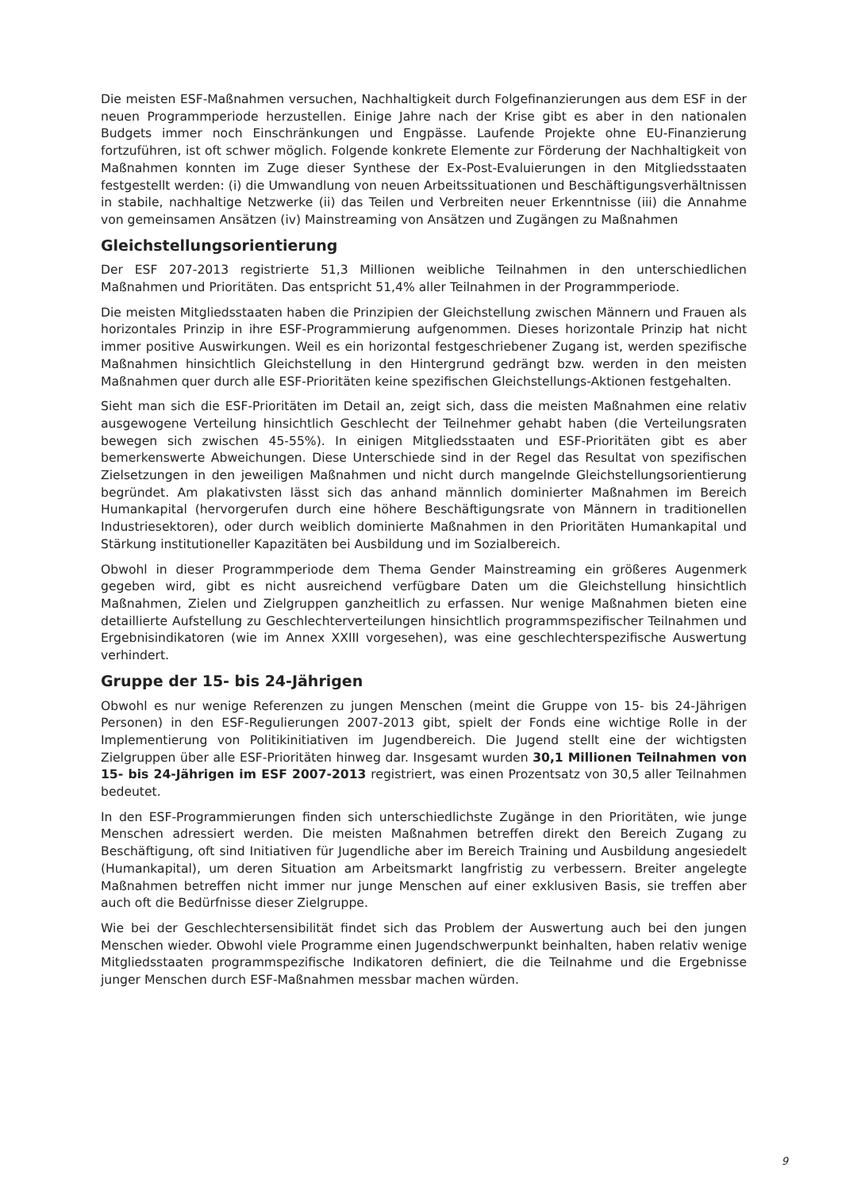Die meisten ESF-Maßnahmen versuchen, Nachhaltigkeit durch Folgefinanzierungen aus dem ESF in der neuen Programmperiode herzustellen. Einige Jahre nach der Krise gibt es aber in den nationalen Budgets immer noch Einschränkungen und Engpässe. Laufende Projekte ohne EU-Finanzierung fortzuführen, ist oft schwer möglich. Folgende konkrete Elemente zur Förderung der Nachhaltigkeit von Maßnahmen konnten im Zuge dieser Synthese der Ex-Post-Evaluierungen in den Mitgliedsstaaten festgestellt werden: (i) die Umwandlung von neuen Arbeitssituationen und Beschäftigungsverhältnissen in stabile, nachhaltige Netzwerke (ii) das Teilen und Verbreiten neuer Erkenntnisse (iii) die Annahme von gemeinsamen Ansätzen (iv) Mainstreaming von Ansätzen und Zugängen zu Maßnahmen
Gleichstellungsorientierung
Der ESF 207-2013 registrierte 51,3 Millionen weibliche Teilnahmen in den unterschiedlichen Maßnahmen und Prioritäten. Das entspricht 51,4% aller Teilnahmen in der Programmperiode.
Die meisten Mitgliedsstaaten haben die Prinzipien der Gleichstellung zwischen Männern und Frauen als horizontales Prinzip in ihre ESF-Programmierung aufgenommen. Dieses horizontale Prinzip hat nicht immer positive Auswirkungen. Weil es ein horizontal festgeschriebener Zugang ist, werden spezifische Maßnahmen hinsichtlich Gleichstellung in den Hintergrund gedrängt bzw. werden in den meisten Maßnahmen quer durch alle ESF-Prioritäten keine spezifischen Gleichstellungs-Aktionen festgehalten.
Sieht man sich die ESF-Prioritäten im Detail an, zeigt sich, dass die meisten Maßnahmen eine relativ ausgewogene Verteilung hinsichtlich Geschlecht der Teilnehmer gehabt haben (die Verteilungsraten bewegen sich zwischen 45-55%). In einigen Mitgliedsstaaten und ESF-Prioritäten gibt es aber bemerkenswerte Abweichungen. Diese Unterschiede sind in der Regel das Resultat von spezifischen Zielsetzungen in den jeweiligen Maßnahmen und nicht durch mangelnde Gleichstellungsorientierung begründet. Am plakativsten lässt sich das anhand männlich dominierter Maßnahmen im Bereich Humankapital (hervorgerufen durch eine höhere Beschäftigungsrate von Männern in traditionellen Industriesektoren), oder durch weiblich dominierte Maßnahmen in den Prioritäten Humankapital und Stärkung institutioneller Kapazitäten bei Ausbildung und im Sozialbereich.
Obwohl in dieser Programmperiode dem Thema Gender Mainstreaming ein größeres Augenmerk gegeben wird, gibt es nicht ausreichend verfügbare Daten um die Gleichstellung hinsichtlich Maßnahmen, Zielen und Zielgruppen ganzheitlich zu erfassen. Nur wenige Maßnahmen bieten eine detaillierte Aufstellung zu Geschlechterverteilungen hinsichtlich programmspezifischer Teilnahmen und Ergebnisindikatoren (wie im Annex XXIII vorgesehen), was eine geschlechterspezifische Auswertung verhindert.
Gruppe der 15- bis 24-Jährigen
Obwohl es nur wenige Referenzen zu jungen Menschen (meint die Gruppe von 15- bis 24-Jährigen Personen) in den ESF-Regulierungen 2007-2013 gibt, spielt der Fonds eine wichtige Rolle in der Implementierung von Politikinitiativen im Jugendbereich. Die Jugend stellt eine der wichtigsten Zielgruppen über alle ESF-Prioritäten hinweg dar. Insgesamt wurden 30,1 Millionen Teilnahmen von 15- bis 24-Jährigen im ESF 2007-2013 registriert, was einen Prozentsatz von 30,5 aller Teilnahmen bedeutet.
In den ESF-Programmierungen finden sich unterschiedlichste Zugänge in den Prioritäten, wie junge Menschen adressiert werden. Die meisten Maßnahmen betreffen direkt den Bereich Zugang zu Beschäftigung, oft sind Initiativen für Jugendliche aber im Bereich Training und Ausbildung angesiedelt (Humankapital), um deren Situation am Arbeitsmarkt langfristig zu verbessern. Breiter angelegte Maßnahmen betreffen nicht immer nur junge Menschen auf einer exklusiven Basis, sie treffen aber auch oft die Bedürfnisse dieser Zielgruppe.
Wie bei der Geschlechtersensibilität findet sich das Problem der Auswertung auch bei den jungen Menschen wieder. Obwohl viele Programme einen Jugendschwerpunkt beinhalten, haben relativ wenige Mitgliedsstaaten programmspezifische Indikatoren definiert, die die Teilnahme und die Ergebnisse junger Menschen durch ESF-Maßnahmen messbar machen würden.
9